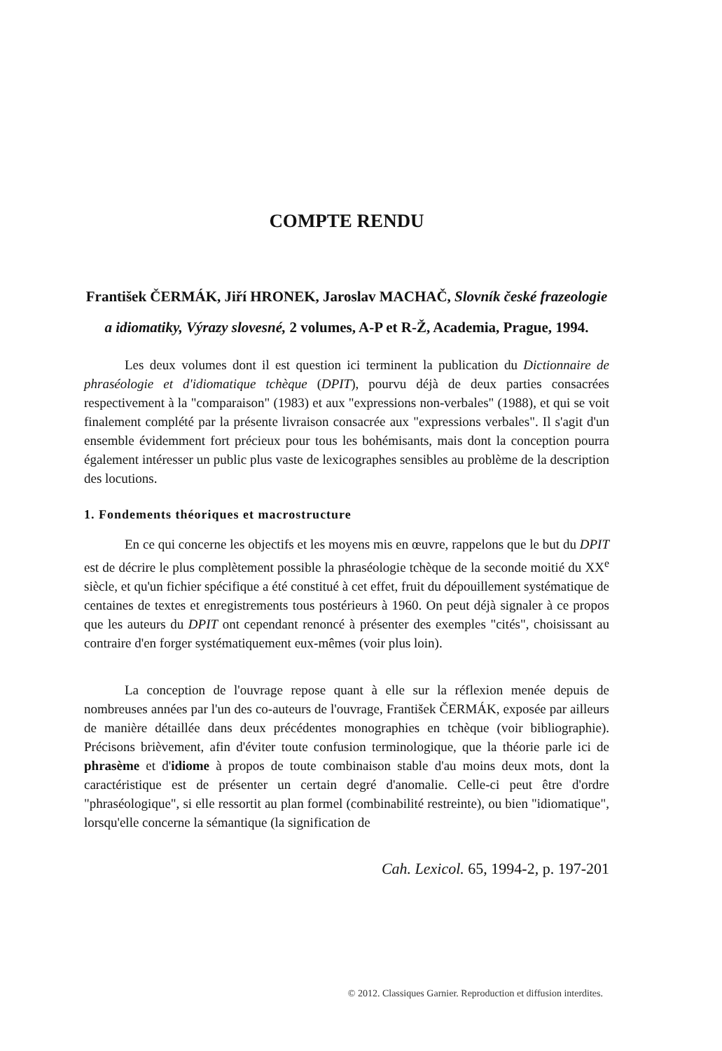COMPTE RENDU
František ČERMÁK, Jiří HRONEK, Jaroslav MACHAČ, Slovník české frazeologie a idiomatiky, Výrazy slovesné, 2 volumes, A-P et R-Ž, Academia, Prague, 1994.
Les deux volumes dont il est question ici terminent la publication du Dictionnaire de phraséologie et d'idiomatique tchèque (DPIT), pourvu déjà de deux parties consacrées respectivement à la "comparaison" (1983) et aux "expressions non-verbales" (1988), et qui se voit finalement complété par la présente livraison consacrée aux "expressions verbales". Il s'agit d'un ensemble évidemment fort précieux pour tous les bohémisants, mais dont la conception pourra également intéresser un public plus vaste de lexicographes sensibles au problème de la description des locutions.
1. Fondements théoriques et macrostructure
En ce qui concerne les objectifs et les moyens mis en œuvre, rappelons que le but du DPIT est de décrire le plus complètement possible la phraséologie tchèque de la seconde moitié du XX<sup>e</sup> siècle, et qu'un fichier spécifique a été constitué à cet effet, fruit du dépouillement systématique de centaines de textes et enregistrements tous postérieurs à 1960. On peut déjà signaler à ce propos que les auteurs du DPIT ont cependant renoncé à présenter des exemples "cités", choisissant au contraire d'en forger systématiquement eux-mêmes (voir plus loin).
La conception de l'ouvrage repose quant à elle sur la réflexion menée depuis de nombreuses années par l'un des co-auteurs de l'ouvrage, František ČERMÁK, exposée par ailleurs de manière détaillée dans deux précédentes monographies en tchèque (voir bibliographie). Précisons brièvement, afin d'éviter toute confusion terminologique, que la théorie parle ici de phrasème et d'idiome à propos de toute combinaison stable d'au moins deux mots, dont la caractéristique est de présenter un certain degré d'anomalie. Celle-ci peut être d'ordre "phraséologique", si elle ressortit au plan formel (combinabilité restreinte), ou bien "idiomatique", lorsqu'elle concerne la sémantique (la signification de
Cah. Lexicol. 65, 1994-2, p. 197-201
© 2012. Classiques Garnier. Reproduction et diffusion interdites.